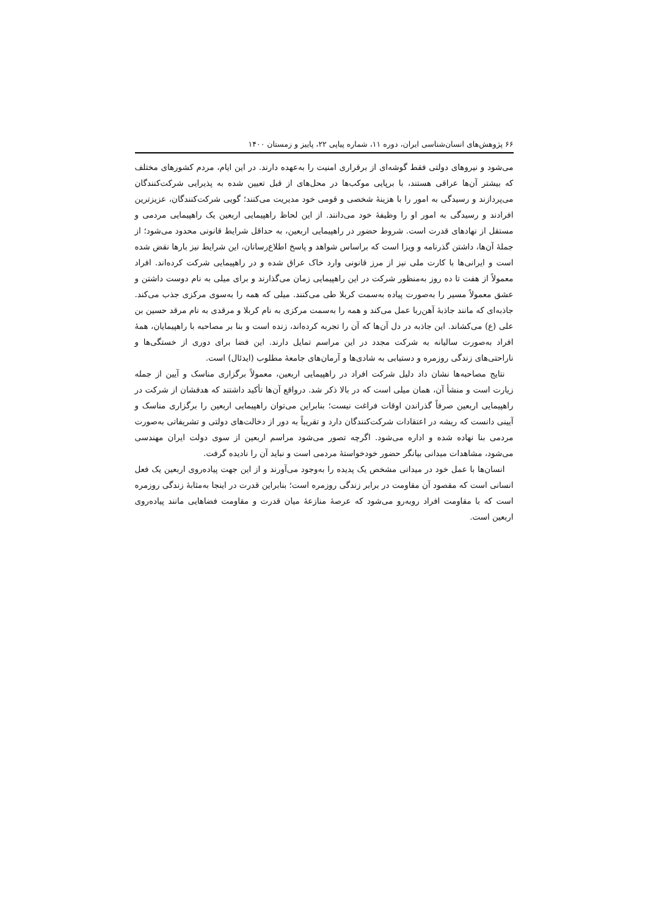۶۶ پژوهش‌های انسان‌شناسی ایران، دوره ۱۱، شماره پیاپی ۲۲، پاییز و زمستان ۱۴۰۰
می‌شود و نیروهای دولتی فقط گوشه‌ای از برقراری امنیت را به‌عهده دارند. در این ایام، مردم کشورهای مختلف که بیشتر آن‌ها عراقی هستند، با برپایی موکب‌ها در محل‌های از قبل تعیین شده به پذیرایی شرکت‌کنندگان می‌پردازند و رسیدگی به امور را با هزینهٔ شخصی و قومی خود مدیریت می‌کنند؛ گویی شرکت‌کنندگان، عزیزترین افرادند و رسیدگی به امور او را وظیفهٔ خود می‌دانند. از این لحاظ راهپیمایی اربعین یک راهپیمایی مردمی و مستقل از نهادهای قدرت است. شروط حضور در راهپیمایی اربعین، به حداقل شرایط قانونی محدود می‌شود؛ از جملهٔ آن‌ها، داشتن گذرنامه و ویزا است که براساس شواهد و پاسخ اطلاع‌رسانان، این شرایط نیز بارها نقض شده است و ایرانی‌ها با کارت ملی نیز از مرز قانونی وارد خاک عراق شده و در راهپیمایی شرکت کرده‌اند. افراد معمولاً از هفت تا ده روز به‌منظور شرکت در این راهپیمایی زمان می‌گذارند و برای میلی به نام دوست داشتن و عشق معمولاً مسیر را به‌صورت پیاده به‌سمت کربلا طی می‌کنند. میلی که همه را به‌سوی مرکزی جذب می‌کند. جاذبه‌ای که مانند جاذبهٔ آهن‌ربا عمل می‌کند و همه را به‌سمت مرکزی به نام کربلا و مرقدی به نام مرقد حسین بن علی (ع) می‌کشاند. این جاذبه در دل آن‌ها که آن را تجربه کرده‌اند، زنده است و بنا بر مصاحبه با راهپیمایان، همهٔ افراد به‌صورت سالیانه به شرکت مجدد در این مراسم تمایل دارند. این فضا برای دوری از خستگی‌ها و ناراحتی‌های زندگی روزمره و دستیابی به شادی‌ها و آرمان‌های جامعهٔ مطلوب (ایدئال) است.
نتایج مصاحبه‌ها نشان داد دلیل شرکت افراد در راهپیمایی اربعین، معمولاً برگزاری مناسک و آیین از جمله زیارت است و منشأ آن، همان میلی است که در بالا ذکر شد. درواقع آن‌ها تأکید داشتند که هدفشان از شرکت در راهپیمایی اربعین صرفاً گذراندن اوقات فراغت نیست؛ بنابراین می‌توان راهپیمایی اربعین را برگزاری مناسک و آیینی دانست که ریشه در اعتقادات شرکت‌کنندگان دارد و تقریباً به دور از دخالت‌های دولتی و تشریفاتی به‌صورت مردمی بنا نهاده شده و اداره می‌شود. اگرچه تصور می‌شود مراسم اربعین از سوی دولت ایران مهندسی می‌شود، مشاهدات میدانی بیانگر حضور خودخواستهٔ مردمی است و نباید آن را نادیده گرفت.
انسان‌ها با عمل خود در میدانی مشخص یک پدیده را به‌وجود می‌آورند و از این جهت پیاده‌روی اربعین یک فعل انسانی است که مقصود آن مقاومت در برابر زندگی روزمره است؛ بنابراین قدرت در اینجا به‌مثابهٔ زندگی روزمره است که با مقاومت افراد روبه‌رو می‌شود که عرصهٔ منازعهٔ میان قدرت و مقاومت فضاهایی مانند پیاده‌روی اربعین است.